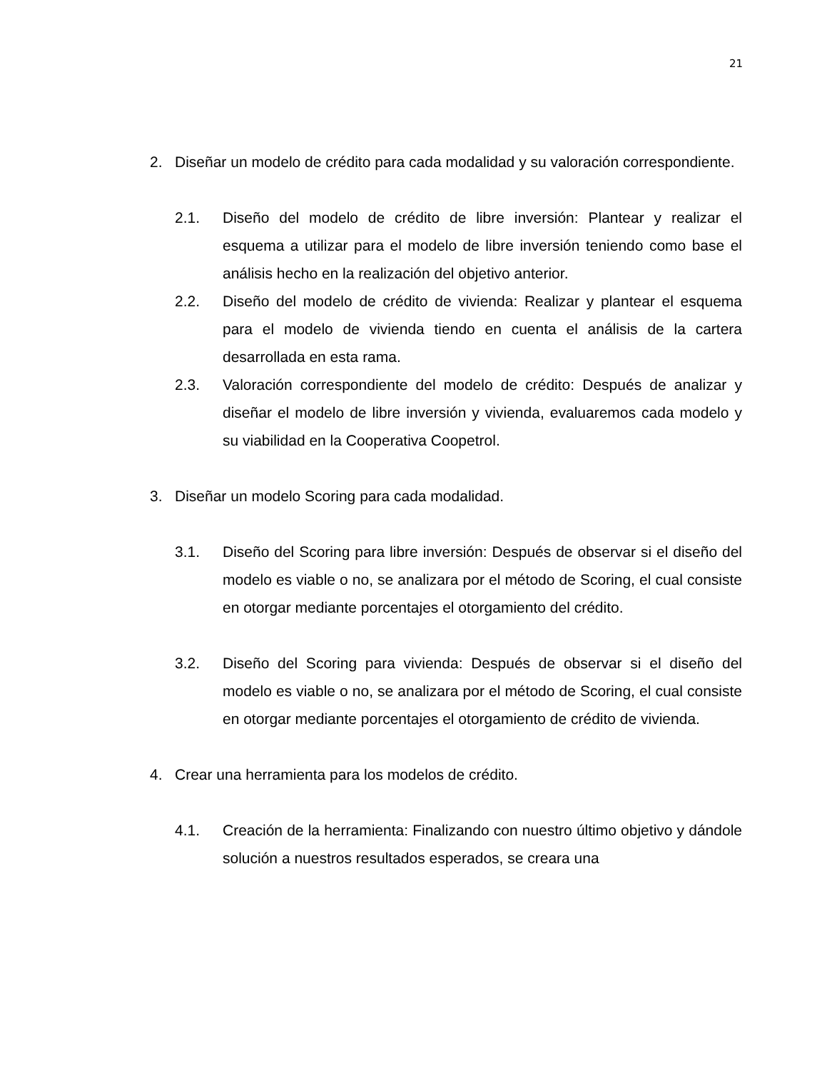21
2. Diseñar un modelo de crédito para cada modalidad y su valoración correspondiente.
2.1. Diseño del modelo de crédito de libre inversión: Plantear y realizar el esquema a utilizar para el modelo de libre inversión teniendo como base el análisis hecho en la realización del objetivo anterior.
2.2. Diseño del modelo de crédito de vivienda: Realizar y plantear el esquema para el modelo de vivienda tiendo en cuenta el análisis de la cartera desarrollada en esta rama.
2.3. Valoración correspondiente del modelo de crédito: Después de analizar y diseñar el modelo de libre inversión y vivienda, evaluaremos cada modelo y su viabilidad en la Cooperativa Coopetrol.
3. Diseñar un modelo Scoring para cada modalidad.
3.1. Diseño del Scoring para libre inversión: Después de observar si el diseño del modelo es viable o no, se analizara por el método de Scoring, el cual consiste en otorgar mediante porcentajes el otorgamiento del crédito.
3.2. Diseño del Scoring para vivienda: Después de observar si el diseño del modelo es viable o no, se analizara por el método de Scoring, el cual consiste en otorgar mediante porcentajes el otorgamiento de crédito de vivienda.
4. Crear una herramienta para los modelos de crédito.
4.1. Creación de la herramienta: Finalizando con nuestro último objetivo y dándole solución a nuestros resultados esperados, se creara una